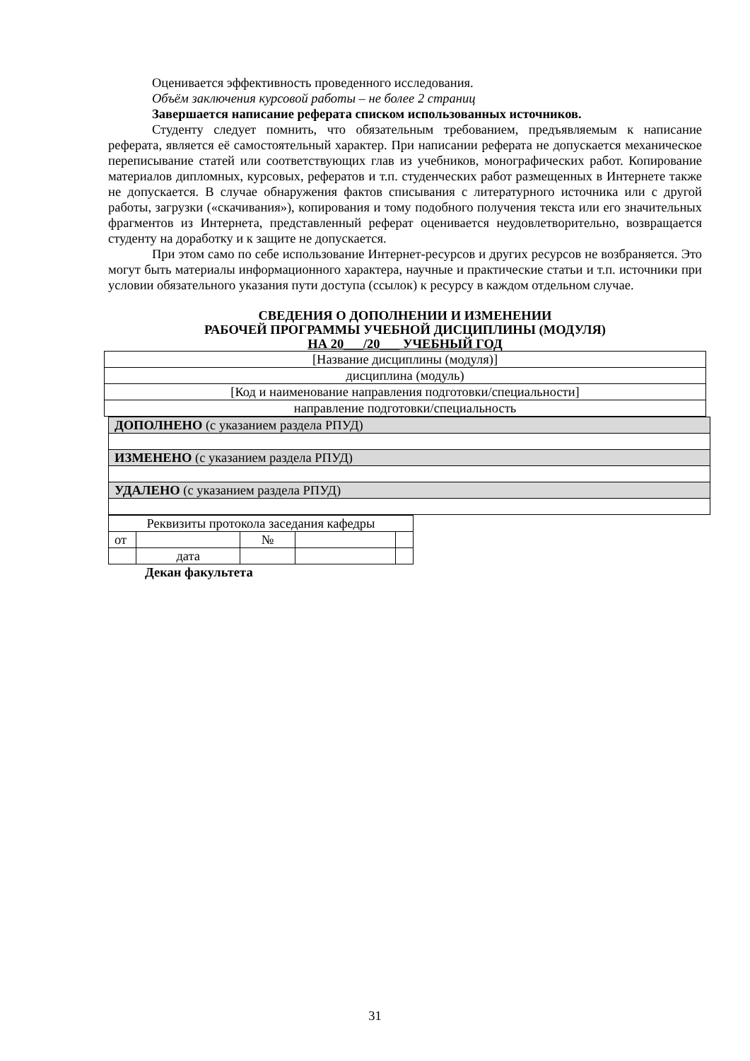Оценивается эффективность проведенного исследования.
Объём заключения курсовой работы – не более 2 страниц
Завершается написание реферата списком использованных источников.
Студенту следует помнить, что обязательным требованием, предъявляемым к написание реферата, является её самостоятельный характер. При написании реферата не допускается механическое переписывание статей или соответствующих глав из учебников, монографических работ. Копирование материалов дипломных, курсовых, рефератов и т.п. студенческих работ размещенных в Интернете также не допускается. В случае обнаружения фактов списывания с литературного источника или с другой работы, загрузки («скачивания»), копирования и тому подобного получения текста или его значительных фрагментов из Интернета, представленный реферат оценивается неудовлетворительно, возвращается студенту на доработку и к защите не допускается.
При этом само по себе использование Интернет-ресурсов и других ресурсов не возбраняется. Это могут быть материалы информационного характера, научные и практические статьи и т.п. источники при условии обязательного указания пути доступа (ссылок) к ресурсу в каждом отдельном случае.
СВЕДЕНИЯ О ДОПОЛНЕНИИ И ИЗМЕНЕНИИ
РАБОЧЕЙ ПРОГРАММЫ УЧЕБНОЙ ДИСЦИПЛИНЫ (МОДУЛЯ)
НА 20___/20___ УЧЕБНЫЙ ГОД
| [Название дисциплины (модуля)] |
| дисциплина (модуль) |
| [Код и наименование направления подготовки/специальности] |
| направление подготовки/специальность |
| ДОПОЛНЕНО (с указанием раздела РПУД) |
| ИЗМЕНЕНО (с указанием раздела РПУД) |
| УДАЛЕНО (с указанием раздела РПУД) |
| Реквизиты протокола заседания кафедры | | | | |
| от | | № | | |
| | дата | | | |
Декан факультета
31